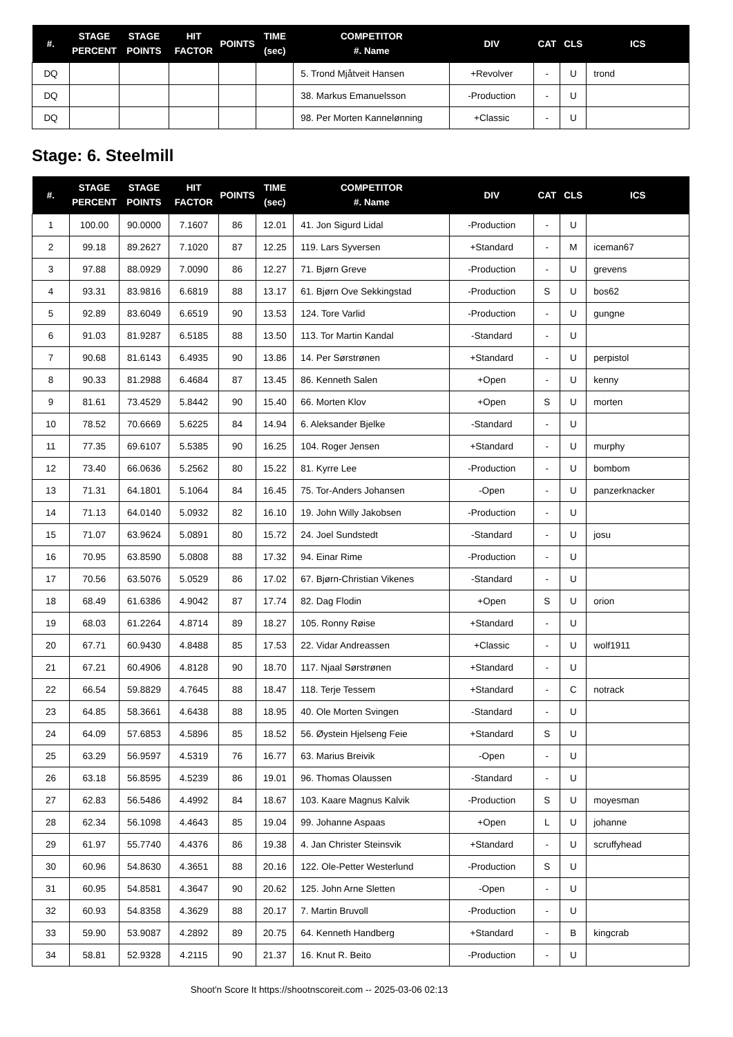| #. | STAGE PERCENT | STAGE POINTS | HIT FACTOR | POINTS | TIME (sec) | COMPETITOR #. Name | DIV | CAT | CLS | ICS |
| --- | --- | --- | --- | --- | --- | --- | --- | --- | --- | --- |
| DQ | | | | | | 5. Trond Mjåtveit Hansen | +Revolver | - | U | trond |
| DQ | | | | | | 38. Markus Emanuelsson | -Production | - | U | |
| DQ | | | | | | 98. Per Morten Kannelønning | +Classic | - | U | |
Stage: 6. Steelmill
| #. | STAGE PERCENT | STAGE POINTS | HIT FACTOR | POINTS | TIME (sec) | COMPETITOR #. Name | DIV | CAT | CLS | ICS |
| --- | --- | --- | --- | --- | --- | --- | --- | --- | --- | --- |
| 1 | 100.00 | 90.0000 | 7.1607 | 86 | 12.01 | 41. Jon Sigurd Lidal | -Production | - | U | |
| 2 | 99.18 | 89.2627 | 7.1020 | 87 | 12.25 | 119. Lars Syversen | +Standard | - | M | iceman67 |
| 3 | 97.88 | 88.0929 | 7.0090 | 86 | 12.27 | 71. Bjørn Greve | -Production | - | U | grevens |
| 4 | 93.31 | 83.9816 | 6.6819 | 88 | 13.17 | 61. Bjørn Ove Sekkingstad | -Production | S | U | bos62 |
| 5 | 92.89 | 83.6049 | 6.6519 | 90 | 13.53 | 124. Tore Varlid | -Production | - | U | gungne |
| 6 | 91.03 | 81.9287 | 6.5185 | 88 | 13.50 | 113. Tor Martin Kandal | -Standard | - | U | |
| 7 | 90.68 | 81.6143 | 6.4935 | 90 | 13.86 | 14. Per Sørstrønen | +Standard | - | U | perpistol |
| 8 | 90.33 | 81.2988 | 6.4684 | 87 | 13.45 | 86. Kenneth Salen | +Open | - | U | kenny |
| 9 | 81.61 | 73.4529 | 5.8442 | 90 | 15.40 | 66. Morten Klov | +Open | S | U | morten |
| 10 | 78.52 | 70.6669 | 5.6225 | 84 | 14.94 | 6. Aleksander Bjelke | -Standard | - | U | |
| 11 | 77.35 | 69.6107 | 5.5385 | 90 | 16.25 | 104. Roger Jensen | +Standard | - | U | murphy |
| 12 | 73.40 | 66.0636 | 5.2562 | 80 | 15.22 | 81. Kyrre Lee | -Production | - | U | bombom |
| 13 | 71.31 | 64.1801 | 5.1064 | 84 | 16.45 | 75. Tor-Anders Johansen | -Open | - | U | panzerknacker |
| 14 | 71.13 | 64.0140 | 5.0932 | 82 | 16.10 | 19. John Willy Jakobsen | -Production | - | U | |
| 15 | 71.07 | 63.9624 | 5.0891 | 80 | 15.72 | 24. Joel Sundstedt | -Standard | - | U | josu |
| 16 | 70.95 | 63.8590 | 5.0808 | 88 | 17.32 | 94. Einar Rime | -Production | - | U | |
| 17 | 70.56 | 63.5076 | 5.0529 | 86 | 17.02 | 67. Bjørn-Christian Vikenes | -Standard | - | U | |
| 18 | 68.49 | 61.6386 | 4.9042 | 87 | 17.74 | 82. Dag Flodin | +Open | S | U | orion |
| 19 | 68.03 | 61.2264 | 4.8714 | 89 | 18.27 | 105. Ronny Røise | +Standard | - | U | |
| 20 | 67.71 | 60.9430 | 4.8488 | 85 | 17.53 | 22. Vidar Andreassen | +Classic | - | U | wolf1911 |
| 21 | 67.21 | 60.4906 | 4.8128 | 90 | 18.70 | 117. Njaal Sørstrønen | +Standard | - | U | |
| 22 | 66.54 | 59.8829 | 4.7645 | 88 | 18.47 | 118. Terje Tessem | +Standard | - | C | notrack |
| 23 | 64.85 | 58.3661 | 4.6438 | 88 | 18.95 | 40. Ole Morten Svingen | -Standard | - | U | |
| 24 | 64.09 | 57.6853 | 4.5896 | 85 | 18.52 | 56. Øystein Hjelseng Feie | +Standard | S | U | |
| 25 | 63.29 | 56.9597 | 4.5319 | 76 | 16.77 | 63. Marius Breivik | -Open | - | U | |
| 26 | 63.18 | 56.8595 | 4.5239 | 86 | 19.01 | 96. Thomas Olaussen | -Standard | - | U | |
| 27 | 62.83 | 56.5486 | 4.4992 | 84 | 18.67 | 103. Kaare Magnus Kalvik | -Production | S | U | moyesman |
| 28 | 62.34 | 56.1098 | 4.4643 | 85 | 19.04 | 99. Johanne Aspaas | +Open | L | U | johanne |
| 29 | 61.97 | 55.7740 | 4.4376 | 86 | 19.38 | 4. Jan Christer Steinsvik | +Standard | - | U | scruffyhead |
| 30 | 60.96 | 54.8630 | 4.3651 | 88 | 20.16 | 122. Ole-Petter Westerlund | -Production | S | U | |
| 31 | 60.95 | 54.8581 | 4.3647 | 90 | 20.62 | 125. John Arne Sletten | -Open | - | U | |
| 32 | 60.93 | 54.8358 | 4.3629 | 88 | 20.17 | 7. Martin Bruvoll | -Production | - | U | |
| 33 | 59.90 | 53.9087 | 4.2892 | 89 | 20.75 | 64. Kenneth Handberg | +Standard | - | B | kingcrab |
| 34 | 58.81 | 52.9328 | 4.2115 | 90 | 21.37 | 16. Knut R. Beito | -Production | - | U | |
Shoot'n Score It https://shootnscoreit.com -- 2025-03-06 02:13